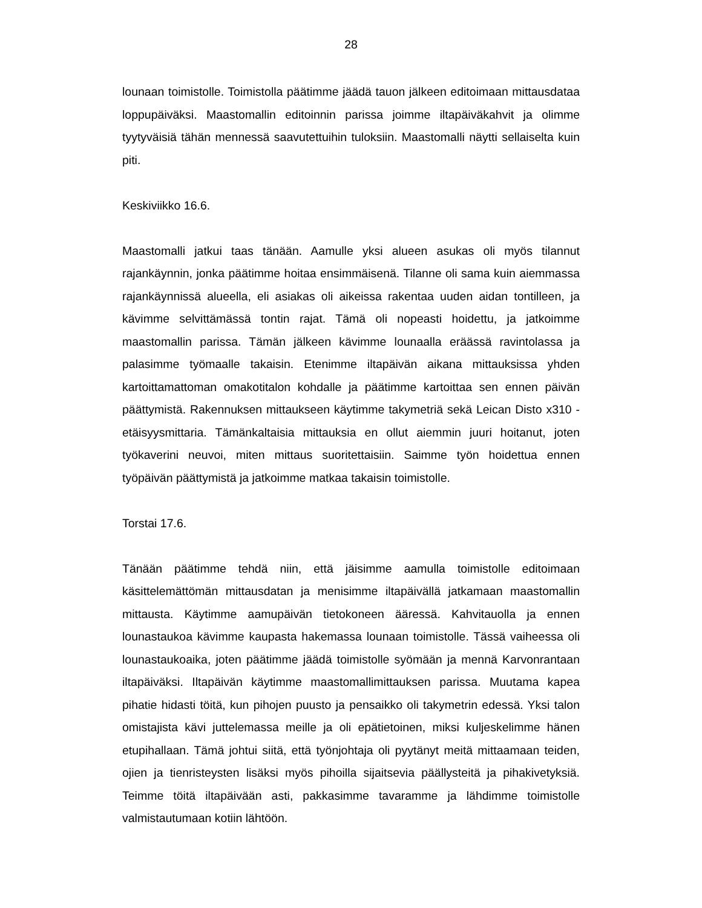28
lounaan toimistolle. Toimistolla päätimme jäädä tauon jälkeen editoimaan mittausdataa loppupäiväksi. Maastomallin editoinnin parissa joimme iltapäiväkahvit ja olimme tyytyväisiä tähän mennessä saavutettuihin tuloksiin. Maastomalli näytti sellaiselta kuin piti.
Keskiviikko 16.6.
Maastomalli jatkui taas tänään. Aamulle yksi alueen asukas oli myös tilannut rajankäynnin, jonka päätimme hoitaa ensimmäisenä. Tilanne oli sama kuin aiemmassa rajankäynnissä alueella, eli asiakas oli aikeissa rakentaa uuden aidan tontilleen, ja kävimme selvittämässä tontin rajat. Tämä oli nopeasti hoidettu, ja jatkoimme maastomallin parissa. Tämän jälkeen kävimme lounaalla eräässä ravintolassa ja palasimme työmaalle takaisin. Etenimme iltapäivän aikana mittauksissa yhden kartoittamattoman omakotitalon kohdalle ja päätimme kartoittaa sen ennen päivän päättymistä. Rakennuksen mittaukseen käytimme takymetriä sekä Leican Disto x310 -etäisyysmittaria. Tämänkaltaisia mittauksia en ollut aiemmin juuri hoitanut, joten työkaverini neuvoi, miten mittaus suoritettaisiin. Saimme työn hoidettua ennen työpäivän päättymistä ja jatkoimme matkaa takaisin toimistolle.
Torstai 17.6.
Tänään päätimme tehdä niin, että jäisimme aamulla toimistolle editoimaan käsittelemättömän mittausdatan ja menisimme iltapäivällä jatkamaan maastomallin mittausta. Käytimme aamupäivän tietokoneen ääressä. Kahvitauolla ja ennen lounastaukoa kävimme kaupasta hakemassa lounaan toimistolle. Tässä vaiheessa oli lounastaukoaika, joten päätimme jäädä toimistolle syömään ja mennä Karvonrantaan iltapäiväksi. Iltapäivän käytimme maastomallimittauksen parissa. Muutama kapea pihatie hidasti töitä, kun pihojen puusto ja pensaikko oli takymetrin edessä. Yksi talon omistajista kävi juttelemassa meille ja oli epätietoinen, miksi kuljeskelimme hänen etupihallaan. Tämä johtui siitä, että työnjohtaja oli pyytänyt meitä mittaamaan teiden, ojien ja tienristeysten lisäksi myös pihoilla sijaitsevia päällysteitä ja pihakivetyksiä. Teimme töitä iltapäivään asti, pakkasimme tavaramme ja lähdimme toimistolle valmistautumaan kotiin lähtöön.